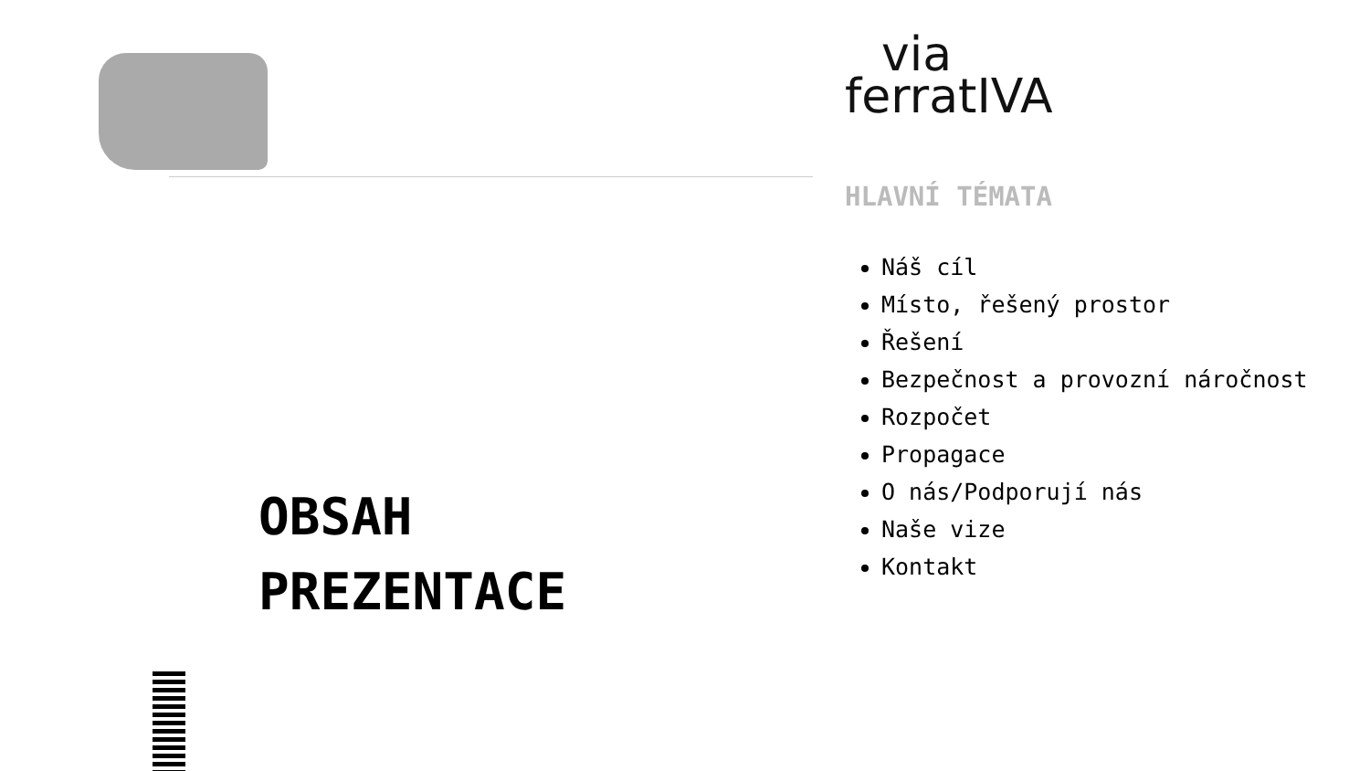OBSAH
PREZENTACE
via
ferratIVA
HLAVNÍ TÉMATA
Náš cíl
Místo, řešený prostor
Řešení
Bezpečnost a provozní náročnost
Rozpočet
Propagace
O nás/Podporují nás
Naše vize
Kontakt